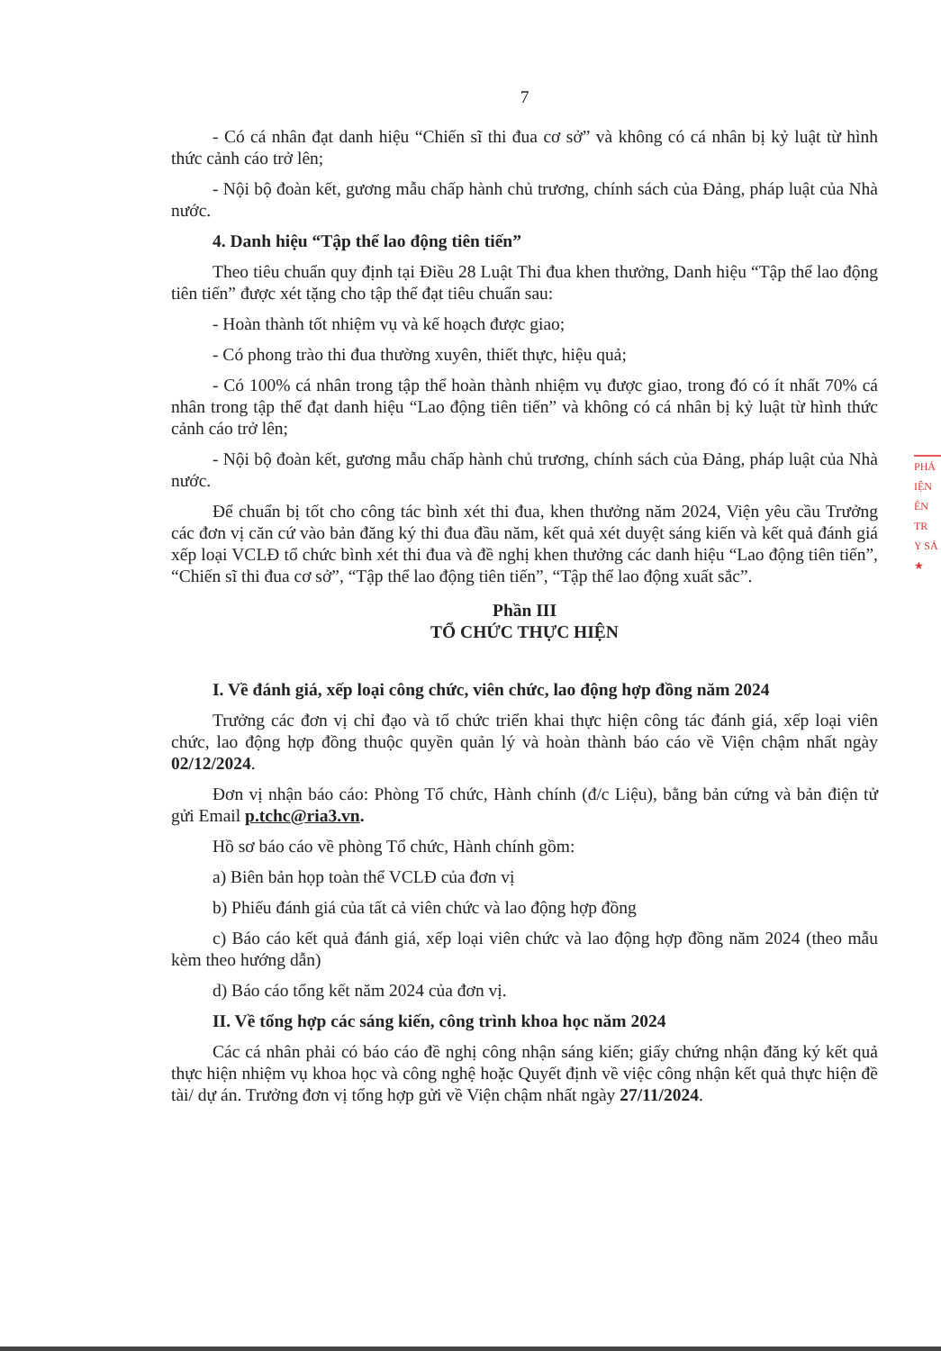7
- Có cá nhân đạt danh hiệu “Chiến sĩ thi đua cơ sở” và không có cá nhân bị kỷ luật từ hình thức cảnh cáo trở lên;
- Nội bộ đoàn kết, gương mẫu chấp hành chủ trương, chính sách của Đảng, pháp luật của Nhà nước.
4. Danh hiệu “Tập thể lao động tiên tiến”
Theo tiêu chuẩn quy định tại Điều 28 Luật Thi đua khen thưởng, Danh hiệu “Tập thể lao động tiên tiến” được xét tặng cho tập thể đạt tiêu chuẩn sau:
- Hoàn thành tốt nhiệm vụ và kế hoạch được giao;
- Có phong trào thi đua thường xuyên, thiết thực, hiệu quả;
- Có 100% cá nhân trong tập thể hoàn thành nhiệm vụ được giao, trong đó có ít nhất 70% cá nhân trong tập thể đạt danh hiệu “Lao động tiên tiến” và không có cá nhân bị kỷ luật từ hình thức cảnh cáo trở lên;
- Nội bộ đoàn kết, gương mẫu chấp hành chủ trương, chính sách của Đảng, pháp luật của Nhà nước.
Để chuẩn bị tốt cho công tác bình xét thi đua, khen thưởng năm 2024, Viện yêu cầu Trưởng các đơn vị căn cứ vào bản đăng ký thi đua đầu năm, kết quả xét duyệt sáng kiến và kết quả đánh giá xếp loại VCLĐ tổ chức bình xét thi đua và đề nghị khen thưởng các danh hiệu “Lao động tiên tiến”, “Chiến sĩ thi đua cơ sở”, “Tập thể lao động tiên tiến”, “Tập thể lao động xuất sắc”.
Phần III
TỔ CHỨC THỰC HIỆN
I. Về đánh giá, xếp loại công chức, viên chức, lao động hợp đồng năm 2024
Trưởng các đơn vị chỉ đạo và tổ chức triển khai thực hiện công tác đánh giá, xếp loại viên chức, lao động hợp đồng thuộc quyền quản lý và hoàn thành báo cáo về Viện chậm nhất ngày 02/12/2024.
Đơn vị nhận báo cáo: Phòng Tổ chức, Hành chính (đ/c Liệu), bằng bản cứng và bản điện tử gửi Email p.tchc@ria3.vn.
Hồ sơ báo cáo về phòng Tổ chức, Hành chính gồm:
a) Biên bản họp toàn thể VCLĐ của đơn vị
b) Phiếu đánh giá của tất cả viên chức và lao động hợp đồng
c) Báo cáo kết quả đánh giá, xếp loại viên chức và lao động hợp đồng năm 2024 (theo mẫu kèm theo hướng dẫn)
d) Báo cáo tổng kết năm 2024 của đơn vị.
II. Về tổng hợp các sáng kiến, công trình khoa học năm 2024
Các cá nhân phải có báo cáo đề nghị công nhận sáng kiến; giấy chứng nhận đăng ký kết quả thực hiện nhiệm vụ khoa học và công nghệ hoặc Quyết định về việc công nhận kết quả thực hiện đề tài/ dự án. Trưởng đơn vị tổng hợp gửi về Viện chậm nhất ngày 27/11/2024.
PHÁ
IỆN
ÊN
TR
Y SẢ
★